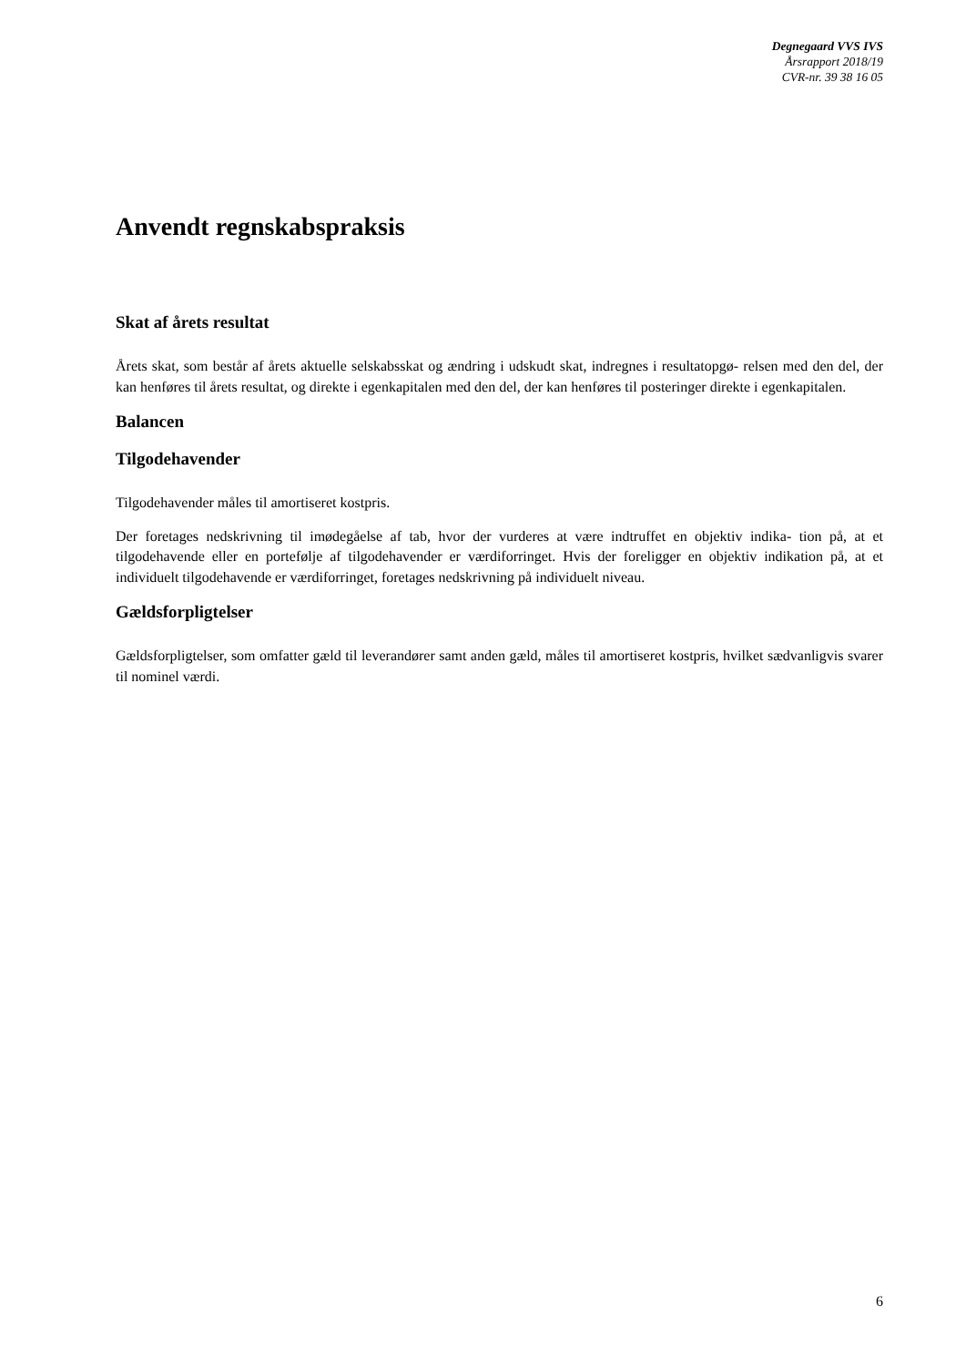Degnegaard VVS IVS
Årsrapport 2018/19
CVR-nr. 39 38 16 05
Anvendt regnskabspraksis
Skat af årets resultat
Årets skat, som består af årets aktuelle selskabsskat og ændring i udskudt skat, indregnes i resultatopgø- relsen med den del, der kan henføres til årets resultat, og direkte i egenkapitalen med den del, der kan henføres til posteringer direkte i egenkapitalen.
Balancen
Tilgodehavender
Tilgodehavender måles til amortiseret kostpris.
Der foretages nedskrivning til imødegåelse af tab, hvor der vurderes at være indtruffet en objektiv indika- tion på, at et tilgodehavende eller en portefølje af tilgodehavender er værdiforringet. Hvis der foreligger en objektiv indikation på, at et individuelt tilgodehavende er værdiforringet, foretages nedskrivning på individuelt niveau.
Gældsforpligtelser
Gældsforpligtelser, som omfatter gæld til leverandører samt anden gæld, måles til amortiseret kostpris, hvilket sædvanligvis svarer til nominel værdi.
6